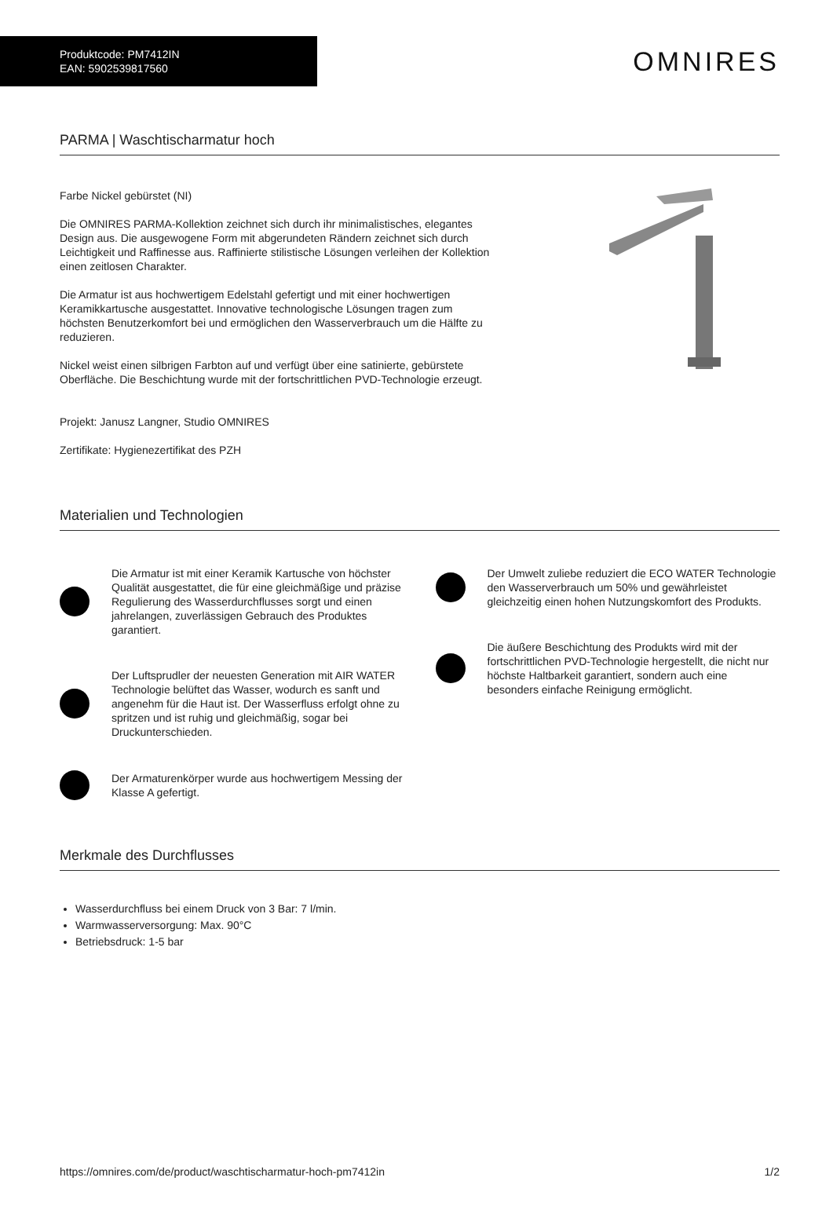Produktcode: PM7412IN
EAN: 5902539817560
OMNIRES
PARMA | Waschtischarmatur hoch
Farbe Nickel gebürstet (NI)
Die OMNIRES PARMA-Kollektion zeichnet sich durch ihr minimalistisches, elegantes Design aus. Die ausgewogene Form mit abgerundeten Rändern zeichnet sich durch Leichtigkeit und Raffinesse aus. Raffinierte stilistische Lösungen verleihen der Kollektion einen zeitlosen Charakter.
Die Armatur ist aus hochwertigem Edelstahl gefertigt und mit einer hochwertigen Keramikkartusche ausgestattet. Innovative technologische Lösungen tragen zum höchsten Benutzerkomfort bei und ermöglichen den Wasserverbrauch um die Hälfte zu reduzieren.
Nickel weist einen silbrigen Farbton auf und verfügt über eine satinierte, gebürstete Oberfläche. Die Beschichtung wurde mit der fortschrittlichen PVD-Technologie erzeugt.
Projekt: Janusz Langner, Studio OMNIRES
Zertifikate: Hygienezertifikat des PZH
Materialien und Technologien
Die Armatur ist mit einer Keramik Kartusche von höchster Qualität ausgestattet, die für eine gleichmäßige und präzise Regulierung des Wasserdurchflusses sorgt und einen jahrelangen, zuverlässigen Gebrauch des Produktes garantiert.
Der Luftsprudler der neuesten Generation mit AIR WATER Technologie belüftet das Wasser, wodurch es sanft und angenehm für die Haut ist. Der Wasserfluss erfolgt ohne zu spritzen und ist ruhig und gleichmäßig, sogar bei Druckunterschieden.
Der Armaturenkörper wurde aus hochwertigem Messing der Klasse A gefertigt.
Der Umwelt zuliebe reduziert die ECO WATER Technologie den Wasserverbrauch um 50% und gewährleistet gleichzeitig einen hohen Nutzungskomfort des Produkts.
Die äußere Beschichtung des Produkts wird mit der fortschrittlichen PVD-Technologie hergestellt, die nicht nur höchste Haltbarkeit garantiert, sondern auch eine besonders einfache Reinigung ermöglicht.
Merkmale des Durchflusses
Wasserdurchfluss bei einem Druck von 3 Bar: 7 l/min.
Warmwasserversorgung: Max. 90°C
Betriebsdruck: 1-5 bar
https://omnires.com/de/product/waschtischarmatur-hoch-pm7412in 1/2